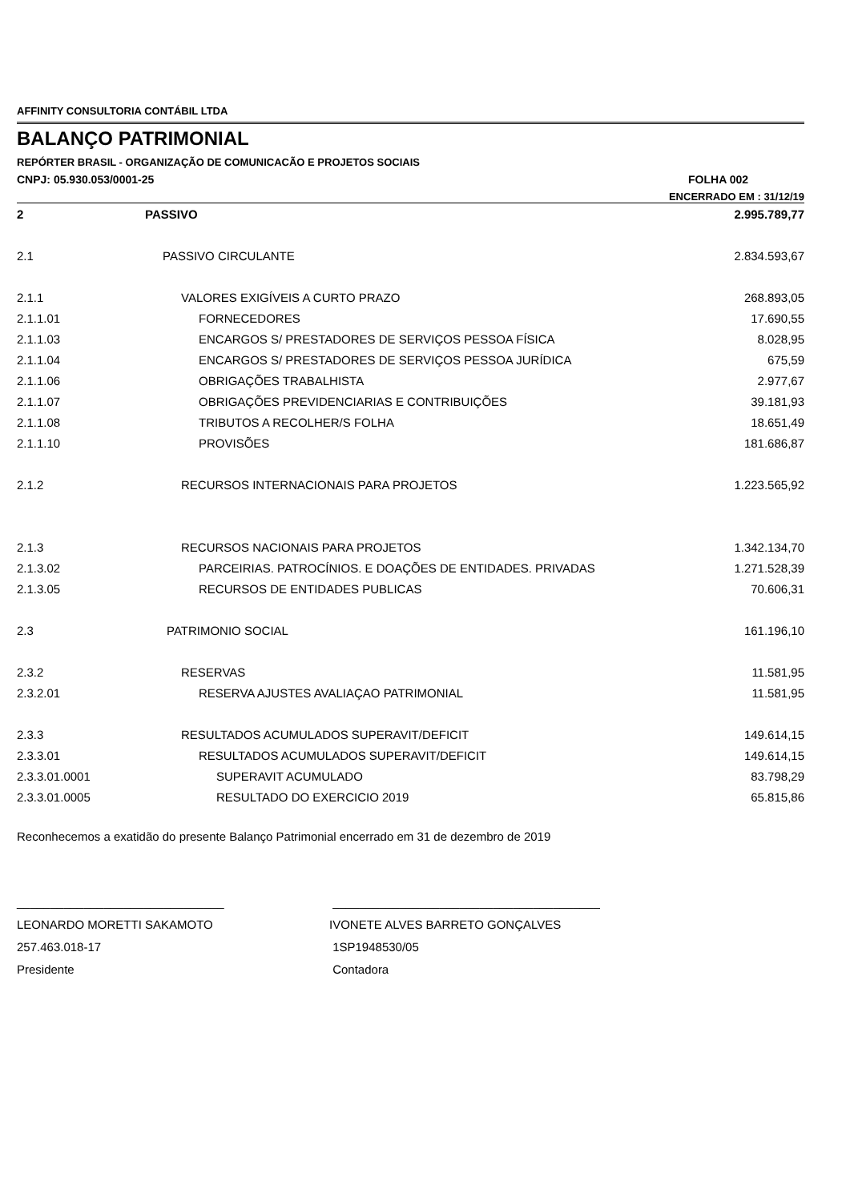AFFINITY CONSULTORIA CONTÁBIL LTDA
BALANÇO PATRIMONIAL
REPÓRTER BRASIL - ORGANIZAÇÃO DE COMUNICACÃO E PROJETOS SOCIAIS
CNPJ: 05.930.053/0001-25 FOLHA 002
ENCERRADO EM : 31/12/19
| 2 | PASSIVO | 2.995.789,77 |
| 2.1 | PASSIVO CIRCULANTE | 2.834.593,67 |
| 2.1.1 | VALORES EXIGÍVEIS A CURTO PRAZO | 268.893,05 |
| 2.1.1.01 | FORNECEDORES | 17.690,55 |
| 2.1.1.03 | ENCARGOS S/ PRESTADORES DE SERVIÇOS PESSOA FÍSICA | 8.028,95 |
| 2.1.1.04 | ENCARGOS S/ PRESTADORES DE SERVIÇOS PESSOA JURÍDICA | 675,59 |
| 2.1.1.06 | OBRIGAÇÕES TRABALHISTA | 2.977,67 |
| 2.1.1.07 | OBRIGAÇÕES PREVIDENCIARIAS E CONTRIBUIÇÕES | 39.181,93 |
| 2.1.1.08 | TRIBUTOS A RECOLHER/S FOLHA | 18.651,49 |
| 2.1.1.10 | PROVISÕES | 181.686,87 |
| 2.1.2 | RECURSOS INTERNACIONAIS PARA PROJETOS | 1.223.565,92 |
| 2.1.3 | RECURSOS NACIONAIS PARA PROJETOS | 1.342.134,70 |
| 2.1.3.02 | PARCEIRIAS. PATROCÍNIOS. E DOAÇÕES DE ENTIDADES. PRIVADAS | 1.271.528,39 |
| 2.1.3.05 | RECURSOS DE ENTIDADES PUBLICAS | 70.606,31 |
| 2.3 | PATRIMONIO SOCIAL | 161.196,10 |
| 2.3.2 | RESERVAS | 11.581,95 |
| 2.3.2.01 | RESERVA AJUSTES AVALIAÇAO PATRIMONIAL | 11.581,95 |
| 2.3.3 | RESULTADOS ACUMULADOS SUPERAVIT/DEFICIT | 149.614,15 |
| 2.3.3.01 | RESULTADOS ACUMULADOS SUPERAVIT/DEFICIT | 149.614,15 |
| 2.3.3.01.0001 | SUPERAVIT ACUMULADO | 83.798,29 |
| 2.3.3.01.0005 | RESULTADO DO EXERCICIO 2019 | 65.815,86 |
Reconhecemos a exatidão do presente Balanço Patrimonial encerrado em 31 de dezembro de 2019
_______________________________
LEONARDO MORETTI SAKAMOTO
257.463.018-17
Presidente
________________________________________
IVONETE ALVES BARRETO GONÇALVES
1SP1948530/05
Contadora